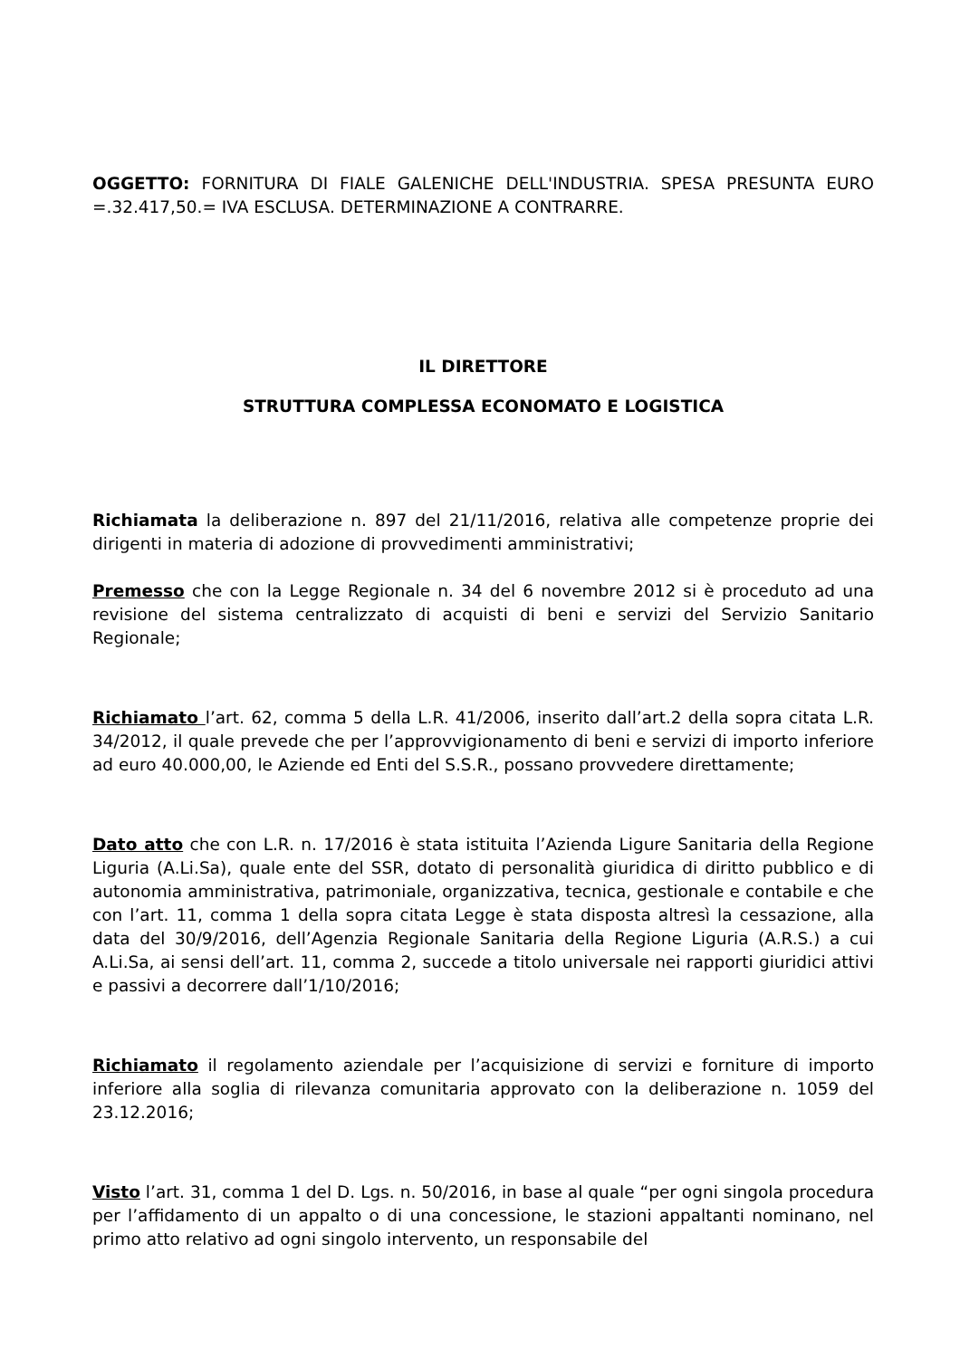OGGETTO: FORNITURA DI FIALE GALENICHE DELL'INDUSTRIA. SPESA PRESUNTA EURO =.32.417,50.= IVA ESCLUSA. DETERMINAZIONE A CONTRARRE.
IL DIRETTORE
STRUTTURA COMPLESSA ECONOMATO E LOGISTICA
Richiamata la deliberazione n. 897 del 21/11/2016, relativa alle competenze proprie dei dirigenti in materia di adozione di provvedimenti amministrativi;
Premesso che con la Legge Regionale n. 34 del 6 novembre 2012 si è proceduto ad una revisione del sistema centralizzato di acquisti di beni e servizi del Servizio Sanitario Regionale;
Richiamato l’art. 62, comma 5 della L.R. 41/2006, inserito dall’art.2 della sopra citata L.R. 34/2012, il quale prevede che per l’approvvigionamento di beni e servizi di importo inferiore ad euro 40.000,00, le Aziende ed Enti del S.S.R., possano provvedere direttamente;
Dato atto che con L.R. n. 17/2016 è stata istituita l’Azienda Ligure Sanitaria della Regione Liguria (A.Li.Sa), quale ente del SSR, dotato di personalità giuridica di diritto pubblico e di autonomia amministrativa, patrimoniale, organizzativa, tecnica, gestionale e contabile e che con l’art. 11, comma 1 della sopra citata Legge è stata disposta altresì la cessazione, alla data del 30/9/2016, dell’Agenzia Regionale Sanitaria della Regione Liguria (A.R.S.) a cui A.Li.Sa, ai sensi dell’art. 11, comma 2, succede a titolo universale nei rapporti giuridici attivi e passivi a decorrere dall’1/10/2016;
Richiamato il regolamento aziendale per l’acquisizione di servizi e forniture di importo inferiore alla soglia di rilevanza comunitaria approvato con la deliberazione n. 1059 del 23.12.2016;
Visto l’art. 31, comma 1 del D. Lgs. n. 50/2016, in base al quale “per ogni singola procedura per l’affidamento di un appalto o di una concessione, le stazioni appaltanti nominano, nel primo atto relativo ad ogni singolo intervento, un responsabile del